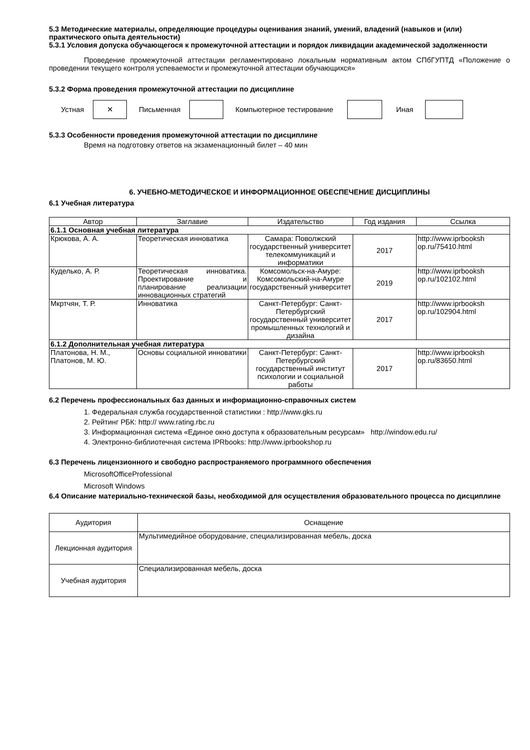5.3 Методические материалы, определяющие процедуры оценивания знаний, умений, владений (навыков и (или) практического опыта деятельности)
5.3.1 Условия допуска обучающегося к промежуточной аттестации и порядок ликвидации академической задолженности
Проведение промежуточной аттестации регламентировано локальным нормативным актом СПбГУПТД «Положение о проведении текущего контроля успеваемости и промежуточной аттестации обучающихся»
5.3.2 Форма проведения промежуточной аттестации по дисциплине
Устная ✕ Письменная Компьютерное тестирование Иная
5.3.3 Особенности проведения промежуточной аттестации по дисциплине
Время на подготовку ответов на экзаменационный билет – 40 мин
6. УЧЕБНО-МЕТОДИЧЕСКОЕ И ИНФОРМАЦИОННОЕ ОБЕСПЕЧЕНИЕ ДИСЦИПЛИНЫ
6.1 Учебная литература
| Автор | Заглавие | Издательство | Год издания | Ссылка |
| --- | --- | --- | --- | --- |
| 6.1.1 Основная учебная литература | | | | |
| Крюкова, А. А. | Теоретическая инноватика | Самара: Поволжский государственный университет телекоммуникаций и информатики | 2017 | http://www.iprbooksh op.ru/75410.html |
| Куделько, А. Р. | Теоретическая инноватика. Проектирование и планирование реализации инновационных стратегий | Комсомольск-на-Амуре: Комсомольский-на-Амуре государственный университет | 2019 | http://www.iprbooksh op.ru/102102.html |
| Мкртчян, Т. Р. | Инноватика | Санкт-Петербург: Санкт-Петербургский государственный университет промышленных технологий и дизайна | 2017 | http://www.iprbooksh op.ru/102904.html |
| 6.1.2 Дополнительная учебная литература | | | | |
| Платонова, Н. М., Платонов, М. Ю. | Основы социальной инноватики | Санкт-Петербург: Санкт-Петербургский государственный институт психологии и социальной работы | 2017 | http://www.iprbooksh op.ru/83650.html |
6.2 Перечень профессиональных баз данных и информационно-справочных систем
1. Федеральная служба государственной статистики : http://www.gks.ru
2. Рейтинг РБК: http:// www.rating.rbc.ru
3. Информационная система «Единое окно доступа к образовательным ресурсам» http://window.edu.ru/
4. Электронно-библиотечная система IPRbooks: http://www.iprbookshop.ru
6.3 Перечень лицензионного и свободно распространяемого программного обеспечения
MicrosoftOfficeProfessional
Microsoft Windows
6.4 Описание материально-технической базы, необходимой для осуществления образовательного процесса по дисциплине
| Аудитория | Оснащение |
| Лекционная аудитория | Мультимедийное оборудование, специализированная мебель, доска |
| Учебная аудитория | Специализированная мебель, доска |